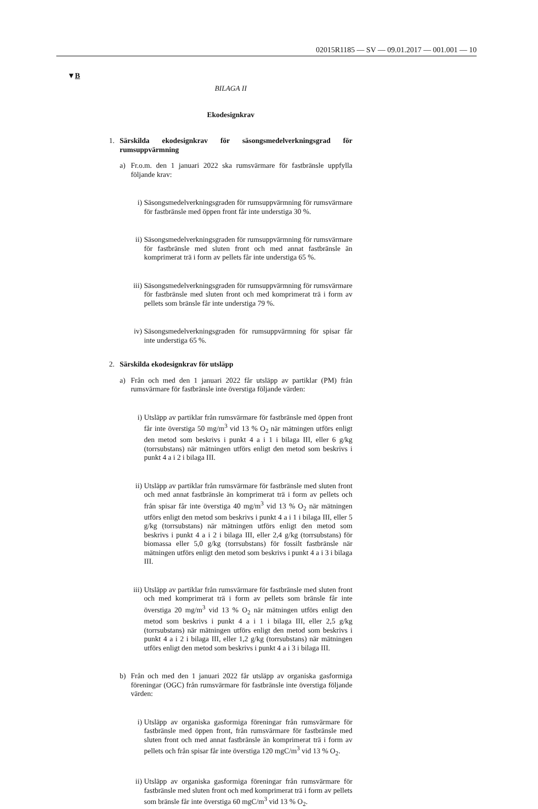02015R1185 — SV — 09.01.2017 — 001.001 — 10
▼B
BILAGA II
Ekodesignkrav
1. Särskilda ekodesignkrav för säsongsmedelverkningsgrad för rumsuppvärmning
a) Fr.o.m. den 1 januari 2022 ska rumsvärmare för fastbränsle uppfylla följande krav:
i) Säsongsmedelverkningsgraden för rumsuppvärmning för rumsvärmare för fastbränsle med öppen front får inte understiga 30 %.
ii) Säsongsmedelverkningsgraden för rumsuppvärmning för rumsvärmare för fastbränsle med sluten front och med annat fastbränsle än komprimerat trä i form av pellets får inte understiga 65 %.
iii) Säsongsmedelverkningsgraden för rumsuppvärmning för rumsvärmare för fastbränsle med sluten front och med komprimerat trä i form av pellets som bränsle får inte understiga 79 %.
iv) Säsongsmedelverkningsgraden för rumsuppvärmning för spisar får inte understiga 65 %.
2. Särskilda ekodesignkrav för utsläpp
a) Från och med den 1 januari 2022 får utsläpp av partiklar (PM) från rumsvärmare för fastbränsle inte överstiga följande värden:
i) Utsläpp av partiklar från rumsvärmare för fastbränsle med öppen front får inte överstiga 50 mg/m<sup>3</sup> vid 13 % O<sub>2</sub> när mätningen utförs enligt den metod som beskrivs i punkt 4 a i 1 i bilaga III, eller 6 g/kg (torrsubstans) när mätningen utförs enligt den metod som beskrivs i punkt 4 a i 2 i bilaga III.
ii) Utsläpp av partiklar från rumsvärmare för fastbränsle med sluten front och med annat fastbränsle än komprimerat trä i form av pellets och från spisar får inte överstiga 40 mg/m<sup>3</sup> vid 13 % O<sub>2</sub> när mätningen utförs enligt den metod som beskrivs i punkt 4 a i 1 i bilaga III, eller 5 g/kg (torrsubstans) när mätningen utförs enligt den metod som beskrivs i punkt 4 a i 2 i bilaga III, eller 2,4 g/kg (torrsubstans) för biomassa eller 5,0 g/kg (torrsubstans) för fossilt fastbränsle när mätningen utförs enligt den metod som beskrivs i punkt 4 a i 3 i bilaga III.
iii) Utsläpp av partiklar från rumsvärmare för fastbränsle med sluten front och med komprimerat trä i form av pellets som bränsle får inte överstiga 20 mg/m<sup>3</sup> vid 13 % O<sub>2</sub> när mätningen utförs enligt den metod som beskrivs i punkt 4 a i 1 i bilaga III, eller 2,5 g/kg (torrsubstans) när mätningen utförs enligt den metod som beskrivs i punkt 4 a i 2 i bilaga III, eller 1,2 g/kg (torrsubstans) när mätningen utförs enligt den metod som beskrivs i punkt 4 a i 3 i bilaga III.
b) Från och med den 1 januari 2022 får utsläpp av organiska gasformiga föreningar (OGC) från rumsvärmare för fastbränsle inte överstiga följande värden:
i) Utsläpp av organiska gasformiga föreningar från rumsvärmare för fastbränsle med öppen front, från rumsvärmare för fastbränsle med sluten front och med annat fastbränsle än komprimerat trä i form av pellets och från spisar får inte överstiga 120 mgC/m<sup>3</sup> vid 13 % O<sub>2</sub>.
ii) Utsläpp av organiska gasformiga föreningar från rumsvärmare för fastbränsle med sluten front och med komprimerat trä i form av pellets som bränsle får inte överstiga 60 mgC/m<sup>3</sup> vid 13 % O<sub>2</sub>.